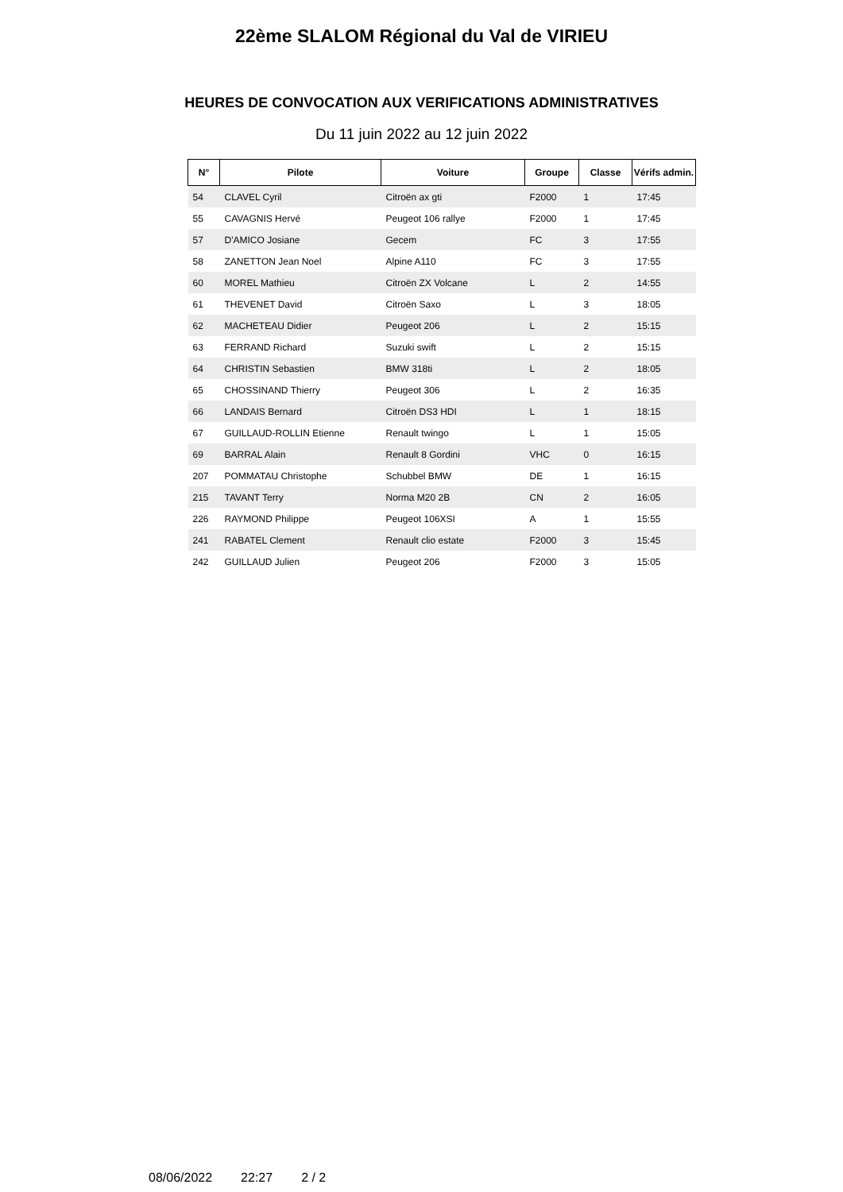22ème SLALOM Régional du Val de VIRIEU
HEURES DE CONVOCATION AUX VERIFICATIONS ADMINISTRATIVES
Du 11 juin 2022 au 12 juin 2022
| N° | Pilote | Voiture | Groupe | Classe | Vérifs admin. |
| --- | --- | --- | --- | --- | --- |
| 54 | CLAVEL Cyril | Citroën ax gti | F2000 | 1 | 17:45 |
| 55 | CAVAGNIS Hervé | Peugeot 106 rallye | F2000 | 1 | 17:45 |
| 57 | D'AMICO Josiane | Gecem | FC | 3 | 17:55 |
| 58 | ZANETTON Jean Noel | Alpine A110 | FC | 3 | 17:55 |
| 60 | MOREL Mathieu | Citroën ZX Volcane | L | 2 | 14:55 |
| 61 | THEVENET David | Citroën Saxo | L | 3 | 18:05 |
| 62 | MACHETEAU Didier | Peugeot 206 | L | 2 | 15:15 |
| 63 | FERRAND Richard | Suzuki swift | L | 2 | 15:15 |
| 64 | CHRISTIN Sebastien | BMW 318ti | L | 2 | 18:05 |
| 65 | CHOSSINAND Thierry | Peugeot 306 | L | 2 | 16:35 |
| 66 | LANDAIS Bernard | Citroën DS3 HDI | L | 1 | 18:15 |
| 67 | GUILLAUD-ROLLIN Etienne | Renault twingo | L | 1 | 15:05 |
| 69 | BARRAL Alain | Renault 8 Gordini | VHC | 0 | 16:15 |
| 207 | POMMATAU Christophe | Schubbel BMW | DE | 1 | 16:15 |
| 215 | TAVANT Terry | Norma M20 2B | CN | 2 | 16:05 |
| 226 | RAYMOND Philippe | Peugeot 106XSI | A | 1 | 15:55 |
| 241 | RABATEL Clement | Renault clio estate | F2000 | 3 | 15:45 |
| 242 | GUILLAUD Julien | Peugeot 206 | F2000 | 3 | 15:05 |
08/06/2022 22:27 2 / 2